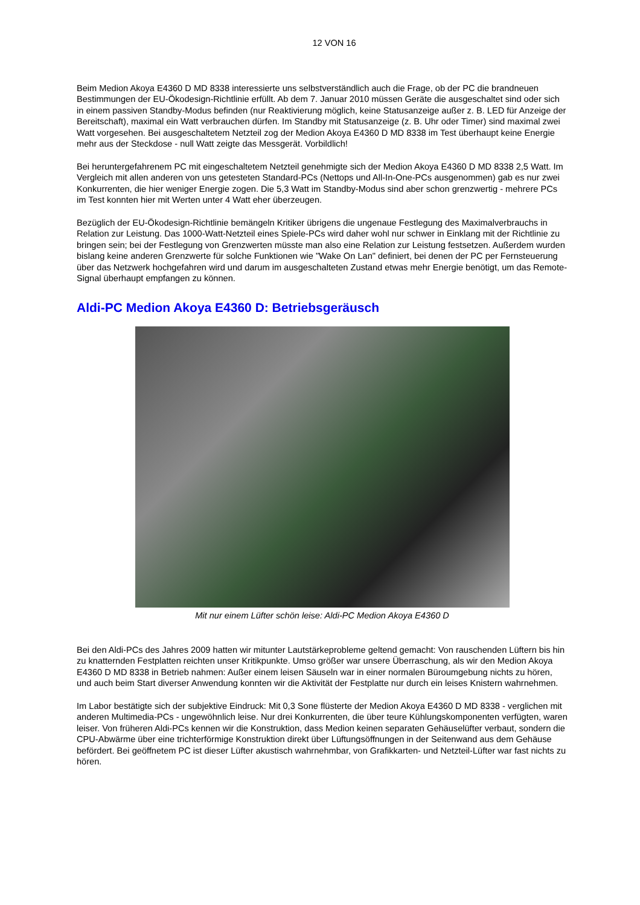12 VON 16
Beim Medion Akoya E4360 D MD 8338 interessierte uns selbstverständlich auch die Frage, ob der PC die brandneuen Bestimmungen der EU-Ökodesign-Richtlinie erfüllt. Ab dem 7. Januar 2010 müssen Geräte die ausgeschaltet sind oder sich in einem passiven Standby-Modus befinden (nur Reaktivierung möglich, keine Statusanzeige außer z. B. LED für Anzeige der Bereitschaft), maximal ein Watt verbrauchen dürfen. Im Standby mit Statusanzeige (z. B. Uhr oder Timer) sind maximal zwei Watt vorgesehen. Bei ausgeschaltetem Netzteil zog der Medion Akoya E4360 D MD 8338 im Test überhaupt keine Energie mehr aus der Steckdose - null Watt zeigte das Messgerät. Vorbildlich!
Bei heruntergefahrenem PC mit eingeschaltetem Netzteil genehmigte sich der Medion Akoya E4360 D MD 8338 2,5 Watt. Im Vergleich mit allen anderen von uns getesteten Standard-PCs (Nettops und All-In-One-PCs ausgenommen) gab es nur zwei Konkurrenten, die hier weniger Energie zogen. Die 5,3 Watt im Standby-Modus sind aber schon grenzwertig - mehrere PCs im Test konnten hier mit Werten unter 4 Watt eher überzeugen.
Bezüglich der EU-Ökodesign-Richtlinie bemängeln Kritiker übrigens die ungenaue Festlegung des Maximalverbrauchs in Relation zur Leistung. Das 1000-Watt-Netzteil eines Spiele-PCs wird daher wohl nur schwer in Einklang mit der Richtlinie zu bringen sein; bei der Festlegung von Grenzwerten müsste man also eine Relation zur Leistung festsetzen. Außerdem wurden bislang keine anderen Grenzwerte für solche Funktionen wie "Wake On Lan" definiert, bei denen der PC per Fernsteuerung über das Netzwerk hochgefahren wird und darum im ausgeschalteten Zustand etwas mehr Energie benötigt, um das Remote-Signal überhaupt empfangen zu können.
Aldi-PC Medion Akoya E4360 D: Betriebsgeräusch
Mit nur einem Lüfter schön leise: Aldi-PC Medion Akoya E4360 D
Bei den Aldi-PCs des Jahres 2009 hatten wir mitunter Lautstärkeprobleme geltend gemacht: Von rauschenden Lüftern bis hin zu knatternden Festplatten reichten unser Kritikpunkte. Umso größer war unsere Überraschung, als wir den Medion Akoya E4360 D MD 8338 in Betrieb nahmen: Außer einem leisen Säuseln war in einer normalen Büroumgebung nichts zu hören, und auch beim Start diverser Anwendung konnten wir die Aktivität der Festplatte nur durch ein leises Knistern wahrnehmen.
Im Labor bestätigte sich der subjektive Eindruck: Mit 0,3 Sone flüsterte der Medion Akoya E4360 D MD 8338 - verglichen mit anderen Multimedia-PCs - ungewöhnlich leise. Nur drei Konkurrenten, die über teure Kühlungskomponenten verfügten, waren leiser. Von früheren Aldi-PCs kennen wir die Konstruktion, dass Medion keinen separaten Gehäuselüfter verbaut, sondern die CPU-Abwärme über eine trichterförmige Konstruktion direkt über Lüftungsöffnungen in der Seitenwand aus dem Gehäuse befördert. Bei geöffnetem PC ist dieser Lüfter akustisch wahrnehmbar, von Grafikkarten- und Netzteil-Lüfter war fast nichts zu hören.